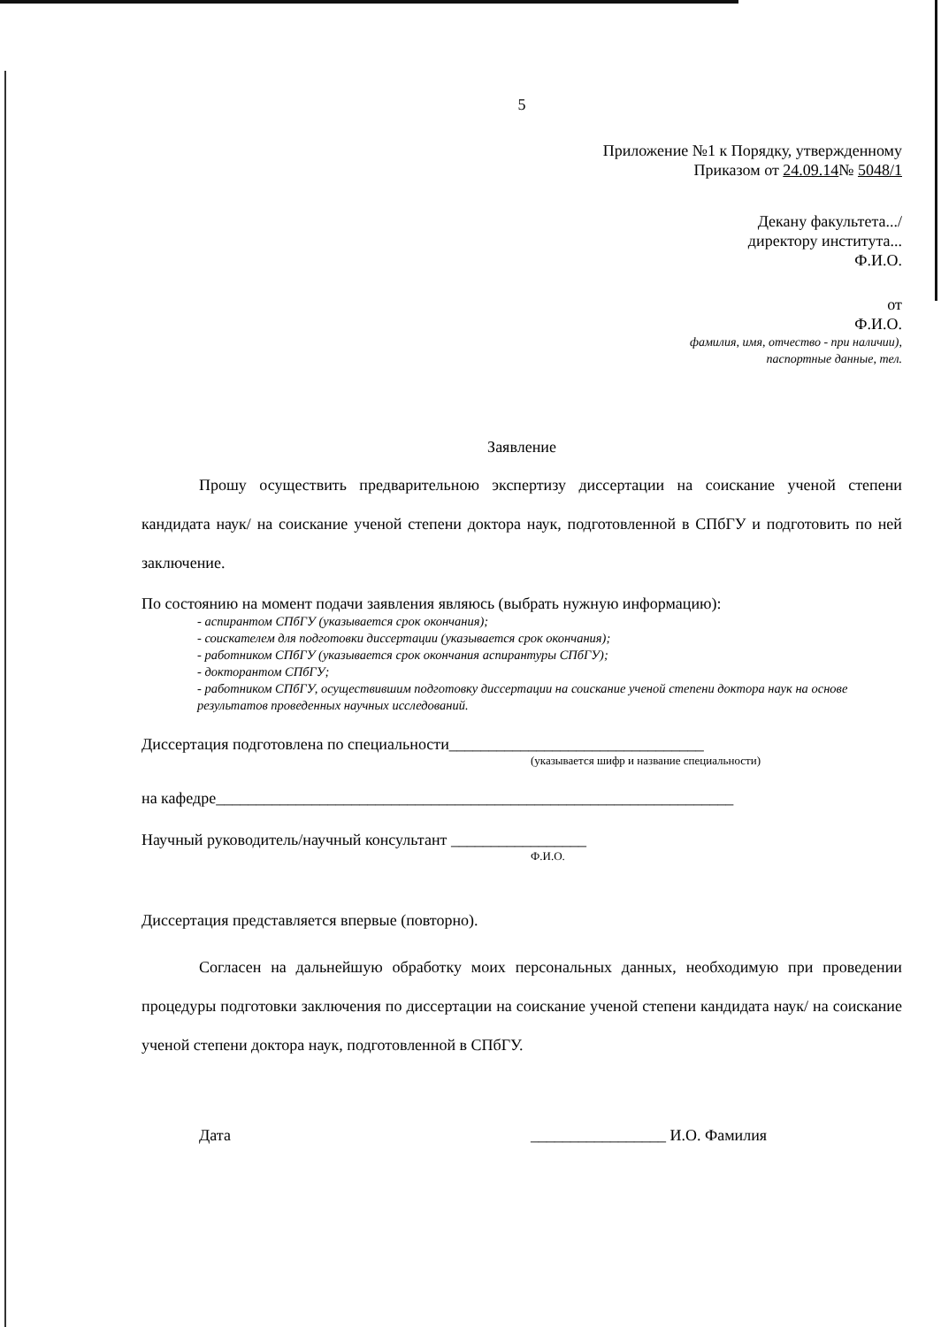5
Приложение №1 к Порядку, утвержденному
Приказом от 24.09.14№ 5048/1
Декану факультета.../
директору института...
Ф.И.О.
от
Ф.И.О.
фамилия, имя, отчество - при наличии),
паспортные данные, тел.
Заявление
Прошу осуществить предварительною экспертизу диссертации на соискание ученой степени кандидата наук/ на соискание ученой степени доктора наук, подготовленной в СПбГУ и подготовить по ней заключение.
По состоянию на момент подачи заявления являюсь (выбрать нужную информацию):
- аспирантом СПбГУ (указывается срок окончания);
- соискателем для подготовки диссертации (указывается срок окончания);
- работником СПбГУ (указывается срок окончания аспирантуры СПбГУ);
- докторантом СПбГУ;
- работником СПбГУ, осуществившим подготовку диссертации на соискание ученой степени доктора наук на основе результатов проведенных научных исследований.
Диссертация подготовлена по специальности________________________________
(указывается шифр и название специальности)
на кафедре_________________________________________________________________
Научный руководитель/научный консультант _________________
Ф.И.О.
Диссертация представляется впервые (повторно).
Согласен на дальнейшую обработку моих персональных данных, необходимую при проведении процедуры подготовки заключения по диссертации на соискание ученой степени кандидата наук/ на соискание ученой степени доктора наук, подготовленной в СПбГУ.
Дата _________________ И.О. Фамилия